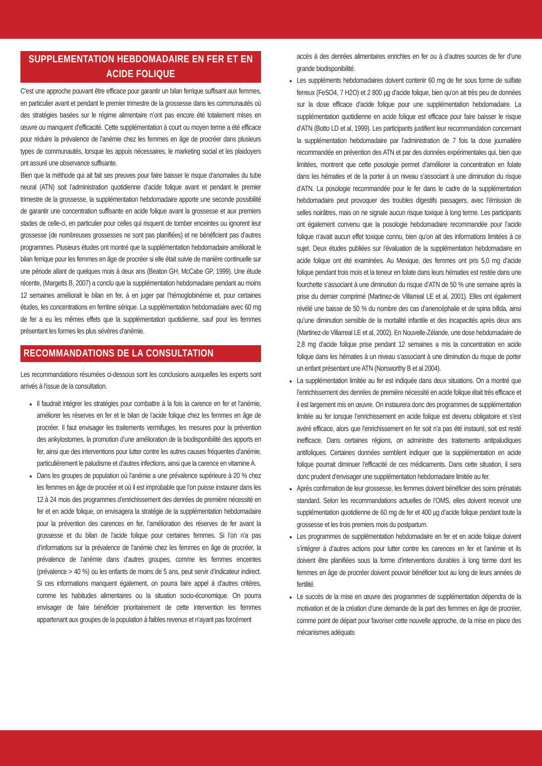SUPPLEMENTATION HEBDOMADAIRE EN FER ET EN ACIDE FOLIQUE
C’est une approche pouvant être efficace pour garantir un bilan ferrique suffisant aux femmes, en particulier avant et pendant le premier trimestre de la grossesse dans les communautés où des stratégies basées sur le régime alimentaire n’ont pas encore été totalement mises en œuvre ou manquent d’efficacité. Cette supplémentation à court ou moyen terme a été efficace pour réduire la prévalence de l’anémie chez les femmes en âge de procréer dans plusieurs types de communautés, lorsque les appuis nécessaires, le marketing social et les plaidoyers ont assuré une observance suffisante.
Bien que la méthode qui ait fait ses preuves pour faire baisser le risque d’anomalies du tube neural (ATN) soit l’administration quotidienne d’acide folique avant et pendant le premier trimestre de la grossesse, la supplémentation hebdomadaire apporte une seconde possibilité de garantir une concentration suffisante en acide folique avant la grossesse et aux premiers stades de celle-ci, en particulier pour celles qui risquent de tomber enceintes ou ignorent leur grossesse (de nombreuses grossesses ne sont pas planifiées) et ne bénéficient pas d’autres programmes. Plusieurs études ont montré que la supplémentation hebdomadaire améliorait le bilan ferrique pour les femmes en âge de procréer si elle était suivie de manière continuelle sur une période allant de quelques mois à deux ans (Beaton GH, McCabe GP, 1999). Une étude récente, (Margetts B, 2007) a conclu que la supplémentation hebdomadaire pendant au moins 12 semaines améliorait le bilan en fer, à en juger par l’hémoglobinémie et, pour certaines études, les concentrations en ferritine sérique. La supplémentation hebdomadaire avec 60 mg de fer a eu les mêmes effets que la supplémentation quotidienne, sauf pour les femmes présentant les formes les plus sévères d’anémie.
RECOMMANDATIONS DE LA CONSULTATION
Les recommandations résumées ci-dessous sont les conclusions auxquelles les experts sont arrivés à l’issue de la consultation.
Il faudrait intégrer les stratégies pour combattre à la fois la carence en fer et l’anémie, améliorer les réserves en fer et le bilan de l’acide folique chez les femmes en âge de procréer. Il faut envisager les traitements vermifuges, les mesures pour la prévention des ankylostomes, la promotion d’une amélioration de la biodisponibilité des apports en fer, ainsi que des interventions pour lutter contre les autres causes fréquentes d’anémie, particulièrement le paludisme et d’autres infections, ainsi que la carence en vitamine A.
Dans les groupes de population où l’anémie a une prévalence supérieure à 20 % chez les femmes en âge de procréer et où il est improbable que l’on puisse instaurer dans les 12 à 24 mois des programmes d’enrichissement des denrées de première nécessité en fer et en acide folique, on envisagera la stratégie de la supplémentation hebdomadaire pour la prévention des carences en fer, l’amélioration des réserves de fer avant la grossesse et du bilan de l’acide folique pour certaines femmes. Si l’on n’a pas d’informations sur la prévalence de l’anémie chez les femmes en âge de procréer, la prévalence de l’anémie dans d’autres groupes, comme les femmes enceintes (prévalence > 40 %) ou les enfants de moins de 5 ans, peut servir d’indicateur indirect. Si ces informations manquent également, on pourra faire appel à d’autres critères, comme les habitudes alimentaires ou la situation socio-économique. On pourra envisager de faire bénéficier prioritairement de cette intervention les femmes appartenant aux groupes de la population à faibles revenus et n’ayant pas forcément
accès à des denrées alimentaires enrichies en fer ou à d’autres sources de fer d’une grande biodisponibilité.
Les suppléments hebdomadaires doivent contenir 60 mg de fer sous forme de sulfate ferreux (FeSO4, 7 H2O) et 2 800 µg d’acide folique, bien qu’on ait très peu de données sur la dose efficace d’acide folique pour une supplémentation hebdomadaire. La supplémentation quotidienne en acide folique est efficace pour faire baisser le risque d’ATN (Botto LD et al, 1999). Les participants justifient leur recommandation concernant la supplémentation hebdomadaire par l’administration de 7 fois la dose journalière recommandée en prévention des ATN et par des données expérimentales qui, bien que limitées, montrent que cette posologie permet d’améliorer la concentration en folate dans les hématies et de la porter à un niveau s’associant à une diminution du risque d’ATN. La posologie recommandée pour le fer dans le cadre de la supplémentation hebdomadaire peut provoquer des troubles digestifs passagers, avec l’émission de selles noirâtres, mais on ne signale aucun risque toxique à long terme. Les participants ont également convenu que la posologie hebdomadaire recommandée pour l’acide folique n’avait aucun effet toxique connu, bien qu’on ait des informations limitées à ce sujet. Deux études publiées sur l’évaluation de la supplémentation hebdomadaire en acide folique ont été examinées. Au Mexique, des femmes ont pris 5,0 mg d’acide folique pendant trois mois et la teneur en folate dans leurs hématies est restée dans une fourchette s’associant à une diminution du risque d’ATN de 50 % une semaine après la prise du dernier comprimé (Martinez-de Villarreal LE et al, 2001). Elles ont également révélé une baisse de 50 % du nombre des cas d’anencéphalie et de spina bifida, ainsi qu’une diminution sensible de la mortalité infantile et des incapacités après deux ans (Martinez-de Villarreal LE et al, 2002). En Nouvelle-Zélande, une dose hebdomadaire de 2,8 mg d’acide folique prise pendant 12 semaines a mis la concentration en acide folique dans les hématies à un niveau s’associant à une diminution du risque de porter un enfant présentant une ATN (Norsworthy B et al 2004).
La supplémentation limitée au fer est indiquée dans deux situations. On a montré que l’enrichissement des denrées de première nécessité en acide folique était très efficace et il est largement mis en œuvre. On instaurera donc des programmes de supplémentation limitée au fer lorsque l’enrichissement en acide folique est devenu obligatoire et s’est avéré efficace, alors que l’enrichissement en fer soit n’a pas été instauré, soit est resté inefficace. Dans certaines régions, on administre des traitements antipaludiques antifoliques. Certaines données semblent indiquer que la supplémentation en acide folique pourrait diminuer l’efficacité de ces médicaments. Dans cette situation, il sera donc prudent d’envisager une supplémentation hebdomadaire limitée au fer.
Après confirmation de leur grossesse, les femmes doivent bénéficier des soins prénatals standard. Selon les recommandations actuelles de l’OMS, elles doivent recevoir une supplémentation quotidienne de 60 mg de fer et 400 µg d’acide folique pendant toute la grossesse et les trois premiers mois du postpartum.
Les programmes de supplémentation hebdomadaire en fer et en acide folique doivent s’intégrer à d’autres actions pour lutter contre les carences en fer et l’anémie et ils doivent être planifiées sous la forme d’interventions durables à long terme dont les femmes en âge de procréer doivent pouvoir bénéficier tout au long de leurs années de fertilité.
Le succès de la mise en œuvre des programmes de supplémentation dépendra de la motivation et de la création d’une demande de la part des femmes en âge de procréer, comme point de départ pour favoriser cette nouvelle approche, de la mise en place des mécanismes adéquats